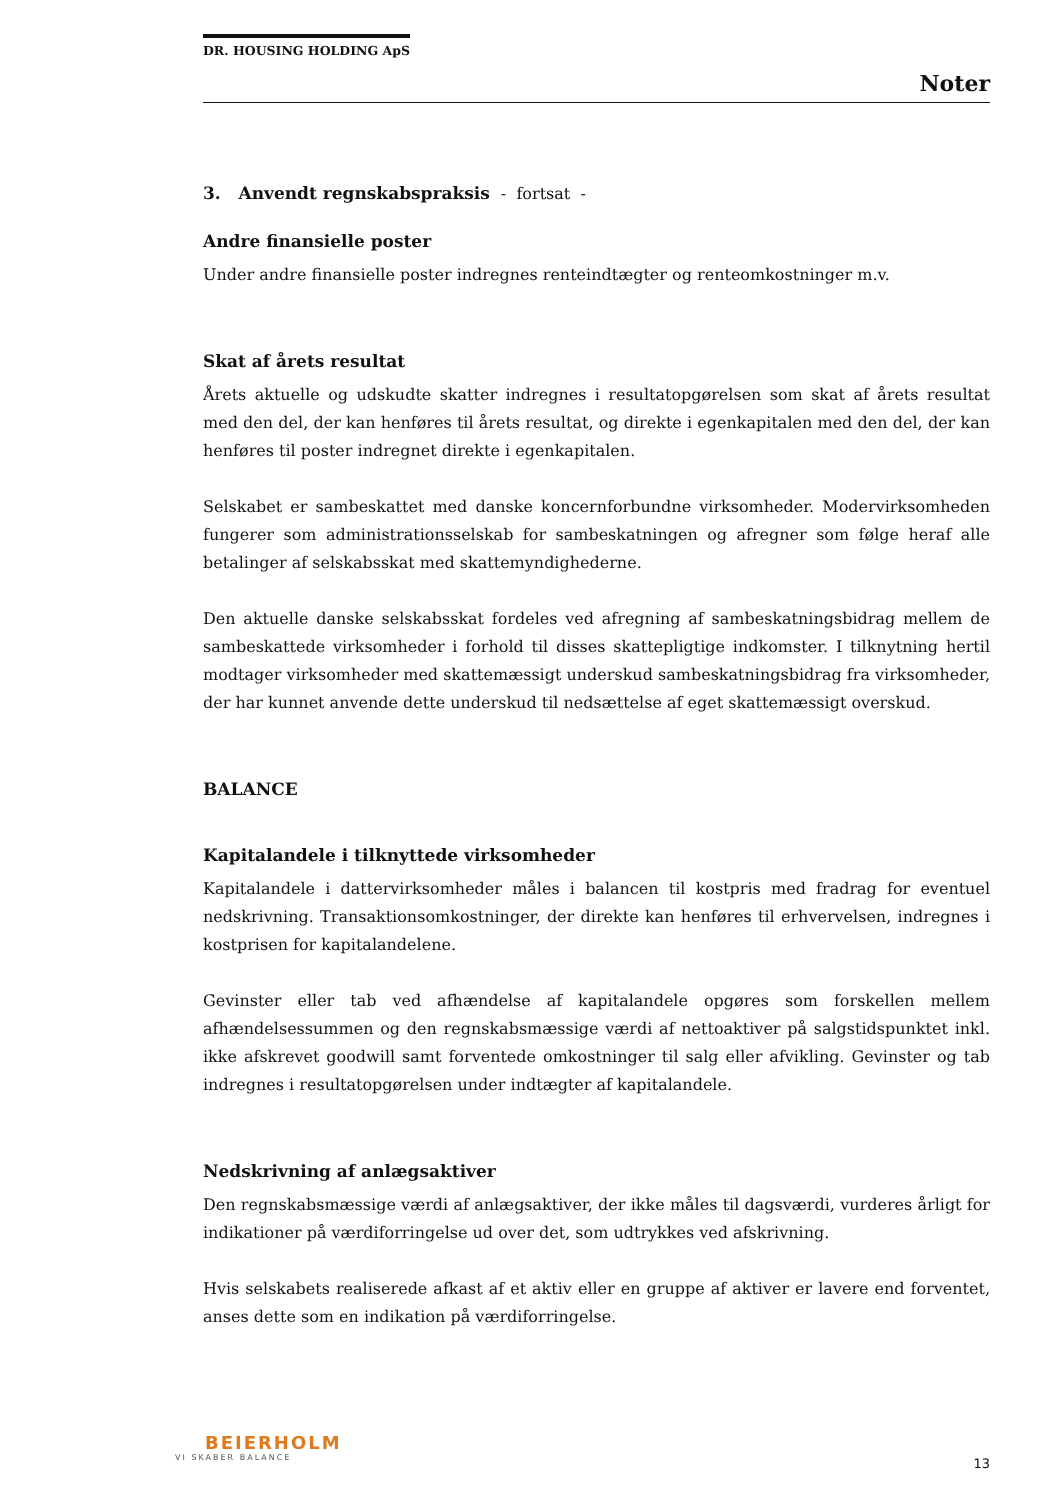DR. HOUSING HOLDING ApS
Noter
3. Anvendt regnskabspraksis - fortsat -
Andre finansielle poster
Under andre finansielle poster indregnes renteindtægter og renteomkostninger m.v.
Skat af årets resultat
Årets aktuelle og udskudte skatter indregnes i resultatopgørelsen som skat af årets resultat med den del, der kan henføres til årets resultat, og direkte i egenkapitalen med den del, der kan henføres til poster indregnet direkte i egenkapitalen.
Selskabet er sambeskattet med danske koncernforbundne virksomheder. Modervirksomheden fungerer som administrationsselskab for sambeskatningen og afregner som følge heraf alle betalinger af selskabsskat med skattemyndighederne.
Den aktuelle danske selskabsskat fordeles ved afregning af sambeskatningsbidrag mellem de sambeskattede virksomheder i forhold til disses skattepligtige indkomster. I tilknytning hertil modtager virksomheder med skattemæssigt underskud sambeskatningsbidrag fra virksomheder, der har kunnet anvende dette underskud til nedsættelse af eget skattemæssigt overskud.
BALANCE
Kapitalandele i tilknyttede virksomheder
Kapitalandele i dattervirksomheder måles i balancen til kostpris med fradrag for eventuel nedskrivning. Transaktionsomkostninger, der direkte kan henføres til erhvervelsen, indregnes i kostprisen for kapitalandelene.
Gevinster eller tab ved afhændelse af kapitalandele opgøres som forskellen mellem afhændelsessummen og den regnskabsmæssige værdi af nettoaktiver på salgstidspunktet inkl. ikke afskrevet goodwill samt forventede omkostninger til salg eller afvikling. Gevinster og tab indregnes i resultatopgørelsen under indtægter af kapitalandele.
Nedskrivning af anlægsaktiver
Den regnskabsmæssige værdi af anlægsaktiver, der ikke måles til dagsværdi, vurderes årligt for indikationer på værdiforringelse ud over det, som udtrykkes ved afskrivning.
Hvis selskabets realiserede afkast af et aktiv eller en gruppe af aktiver er lavere end forventet, anses dette som en indikation på værdiforringelse.
BEIERHOLM
VI SKABER BALANCE
13